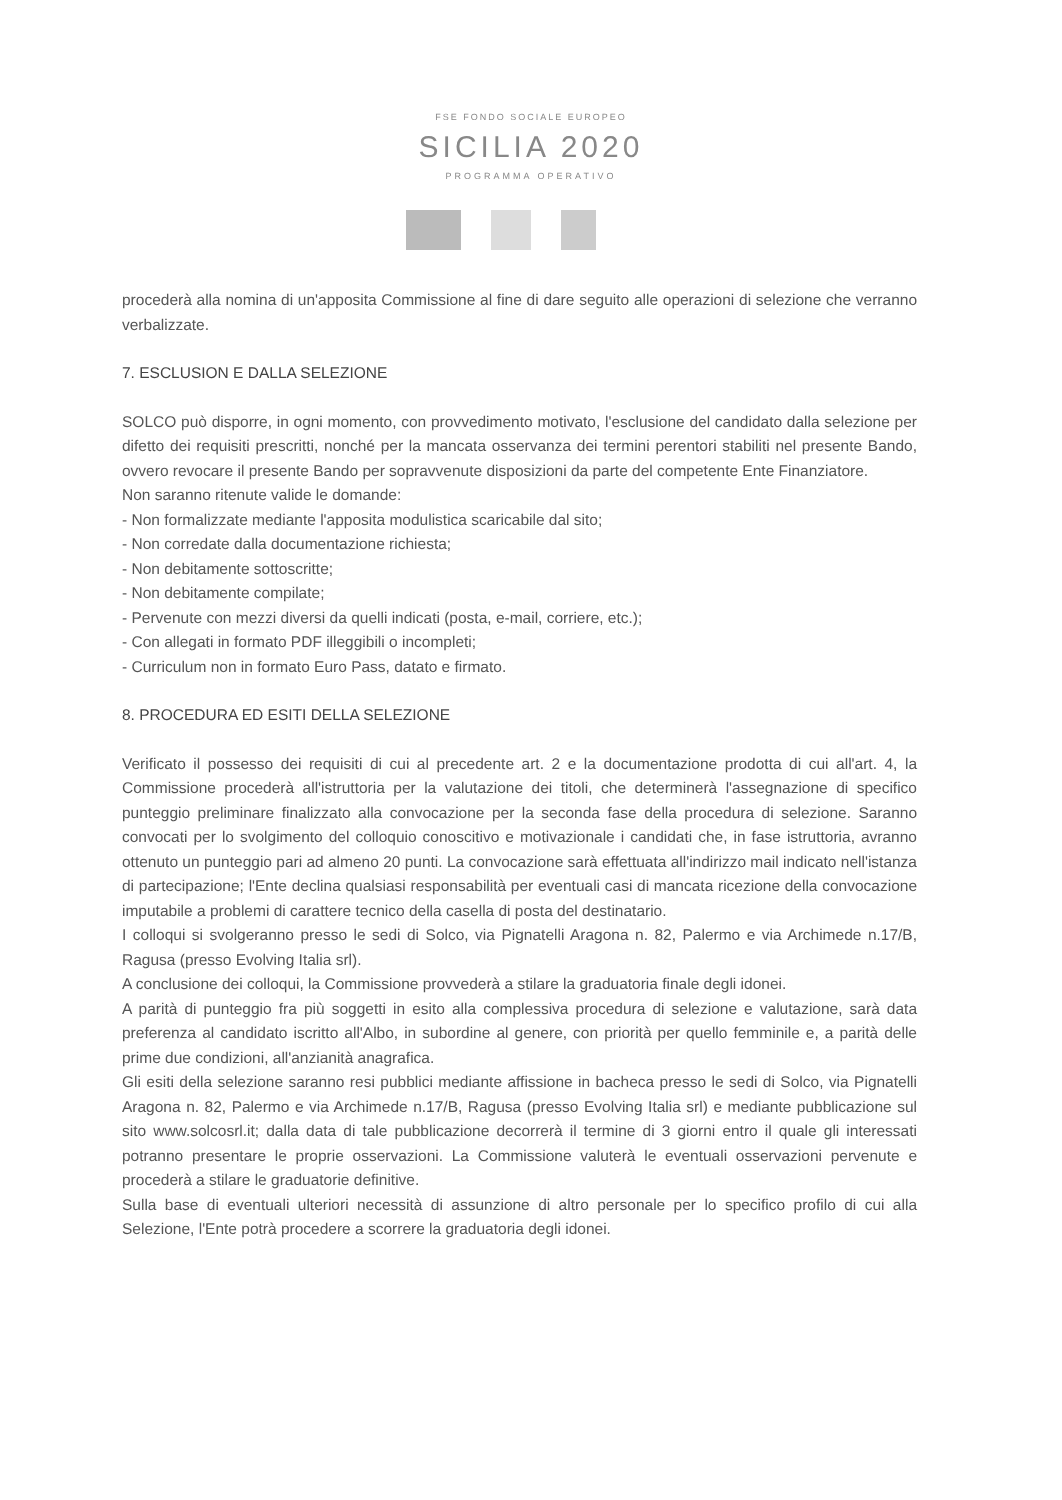FSE FONDO SOCIALE EUROPEO
SICILIA 2020
PROGRAMMA OPERATIVO
procederà alla nomina di un'apposita Commissione al fine di dare seguito alle operazioni di selezione che verranno verbalizzate.
7. ESCLUSION E DALLA SELEZIONE
SOLCO può disporre, in ogni momento, con provvedimento motivato, l'esclusione del candidato dalla selezione per difetto dei requisiti prescritti, nonché per la mancata osservanza dei termini perentori stabiliti nel presente Bando, ovvero revocare il presente Bando per sopravvenute disposizioni da parte del competente Ente Finanziatore.
Non saranno ritenute valide le domande:
- Non formalizzate mediante l'apposita modulistica scaricabile dal sito;
- Non corredate dalla documentazione richiesta;
- Non debitamente sottoscritte;
- Non debitamente compilate;
- Pervenute con mezzi diversi da quelli indicati (posta, e-mail, corriere, etc.);
- Con allegati in formato PDF illeggibili o incompleti;
- Curriculum non in formato Euro Pass, datato e firmato.
8. PROCEDURA ED ESITI DELLA SELEZIONE
Verificato il possesso dei requisiti di cui al precedente art. 2 e la documentazione prodotta di cui all'art. 4, la Commissione procederà all'istruttoria per la valutazione dei titoli, che determinerà l'assegnazione di specifico punteggio preliminare finalizzato alla convocazione per la seconda fase della procedura di selezione. Saranno convocati per lo svolgimento del colloquio conoscitivo e motivazionale i candidati che, in fase istruttoria, avranno ottenuto un punteggio pari ad almeno 20 punti. La convocazione sarà effettuata all'indirizzo mail indicato nell'istanza di partecipazione; l'Ente declina qualsiasi responsabilità per eventuali casi di mancata ricezione della convocazione imputabile a problemi di carattere tecnico della casella di posta del destinatario.
I colloqui si svolgeranno presso le sedi di Solco, via Pignatelli Aragona n. 82, Palermo e via Archimede n.17/B, Ragusa (presso Evolving Italia srl).
A conclusione dei colloqui, la Commissione provvederà a stilare la graduatoria finale degli idonei.
A parità di punteggio fra più soggetti in esito alla complessiva procedura di selezione e valutazione, sarà data preferenza al candidato iscritto all'Albo, in subordine al genere, con priorità per quello femminile e, a parità delle prime due condizioni, all'anzianità anagrafica.
Gli esiti della selezione saranno resi pubblici mediante affissione in bacheca presso le sedi di Solco, via Pignatelli Aragona n. 82, Palermo e via Archimede n.17/B, Ragusa (presso Evolving Italia srl) e mediante pubblicazione sul sito www.solcosrl.it; dalla data di tale pubblicazione decorrerà il termine di 3 giorni entro il quale gli interessati potranno presentare le proprie osservazioni. La Commissione valuterà le eventuali osservazioni pervenute e procederà a stilare le graduatorie definitive.
Sulla base di eventuali ulteriori necessità di assunzione di altro personale per lo specifico profilo di cui alla Selezione, l'Ente potrà procedere a scorrere la graduatoria degli idonei.